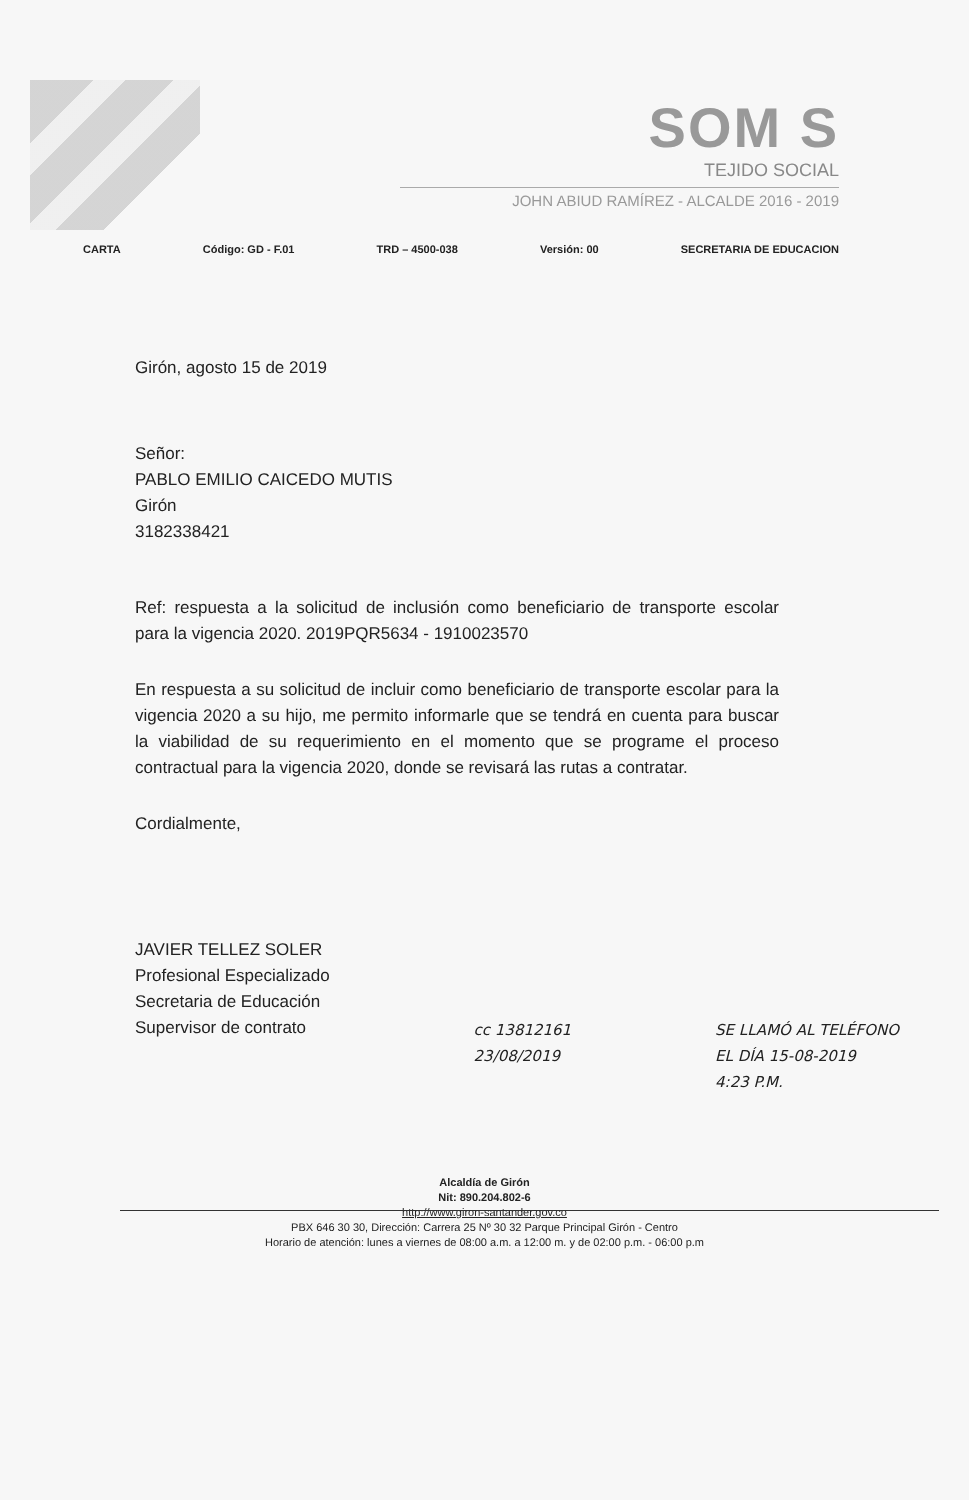SOM S
TEJIDO SOCIAL
JOHN ABIUD RAMÍREZ - ALCALDE 2016 - 2019
CARTA Código: GD - F.01 TRD – 4500-038 Versión: 00 SECRETARIA DE EDUCACION
Girón, agosto 15 de 2019
Señor:
PABLO EMILIO CAICEDO MUTIS
Girón
3182338421
Ref: respuesta a la solicitud de inclusión como beneficiario de transporte escolar para la vigencia 2020. 2019PQR5634 - 1910023570
En respuesta a su solicitud de incluir como beneficiario de transporte escolar para la vigencia 2020 a su hijo, me permito informarle que se tendrá en cuenta para buscar la viabilidad de su requerimiento en el momento que se programe el proceso contractual para la vigencia 2020, donde se revisará las rutas a contratar.
Cordialmente,
JAVIER TELLEZ SOLER
Profesional Especializado
Secretaria de Educación
Supervisor de contrato
cc 13812161
23/08/2019
SE LLAMÓ AL TELÉFONO
EL DÍA 15-08-2019
4:23 P.M.
Alcaldía de Girón
Nit: 890.204.802-6
http://www.giron-santander.gov.co
PBX 646 30 30, Dirección: Carrera 25 Nº 30 32 Parque Principal Girón - Centro
Horario de atención: lunes a viernes de 08:00 a.m. a 12:00 m. y de 02:00 p.m. - 06:00 p.m